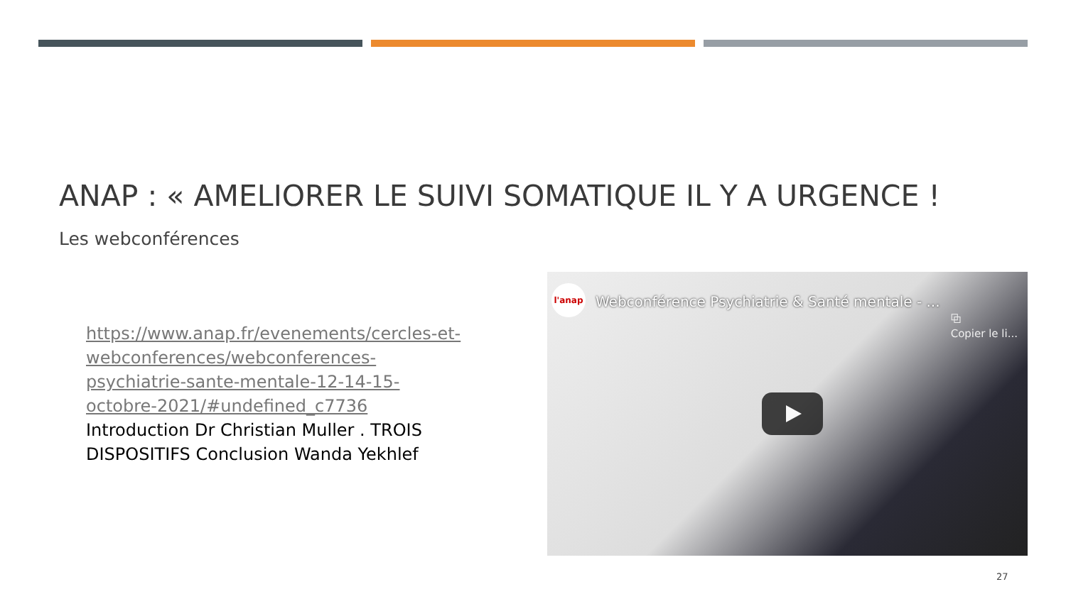ANAP : « AMELIORER LE SUIVI SOMATIQUE IL Y A URGENCE !
Les webconférences
https://www.anap.fr/evenements/cercles-et-webconferences/webconferences-psychiatrie-sante-mentale-12-14-15-octobre-2021/#undefined_c7736
Introduction Dr Christian Muller . TROIS DISPOSITIFS Conclusion Wanda Yekhlef
l'anap
Webconférence Psychiatrie & Santé mentale - ...
⧉
Copier le li...
27